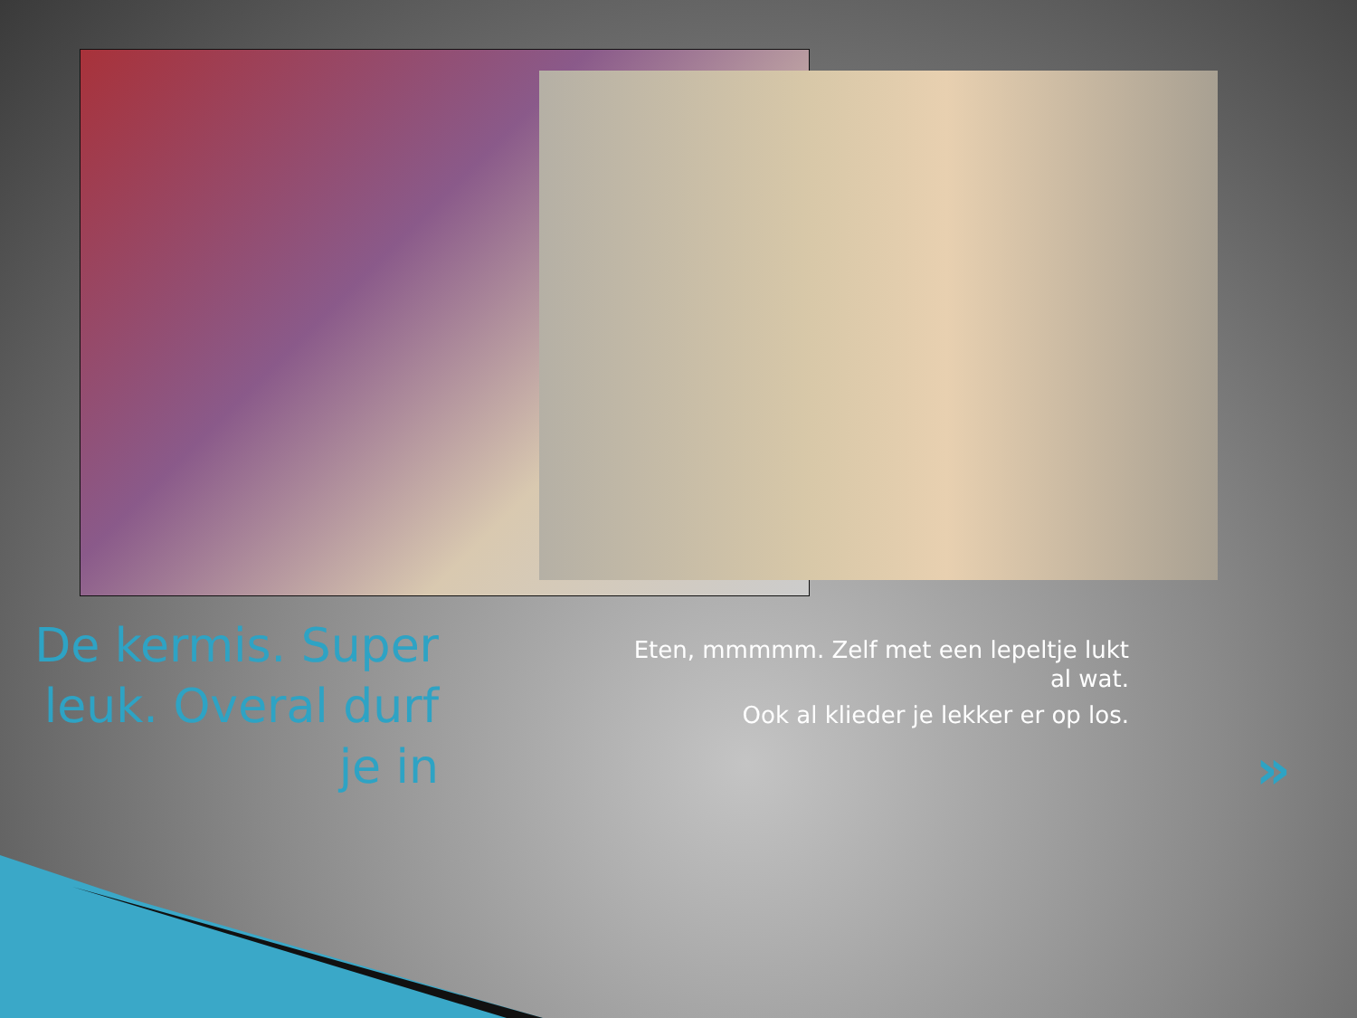De kermis. Super leuk. Overal durf je in
Eten, mmmmm. Zelf met een lepeltje lukt al wat.
Ook al klieder je lekker er op los.
»